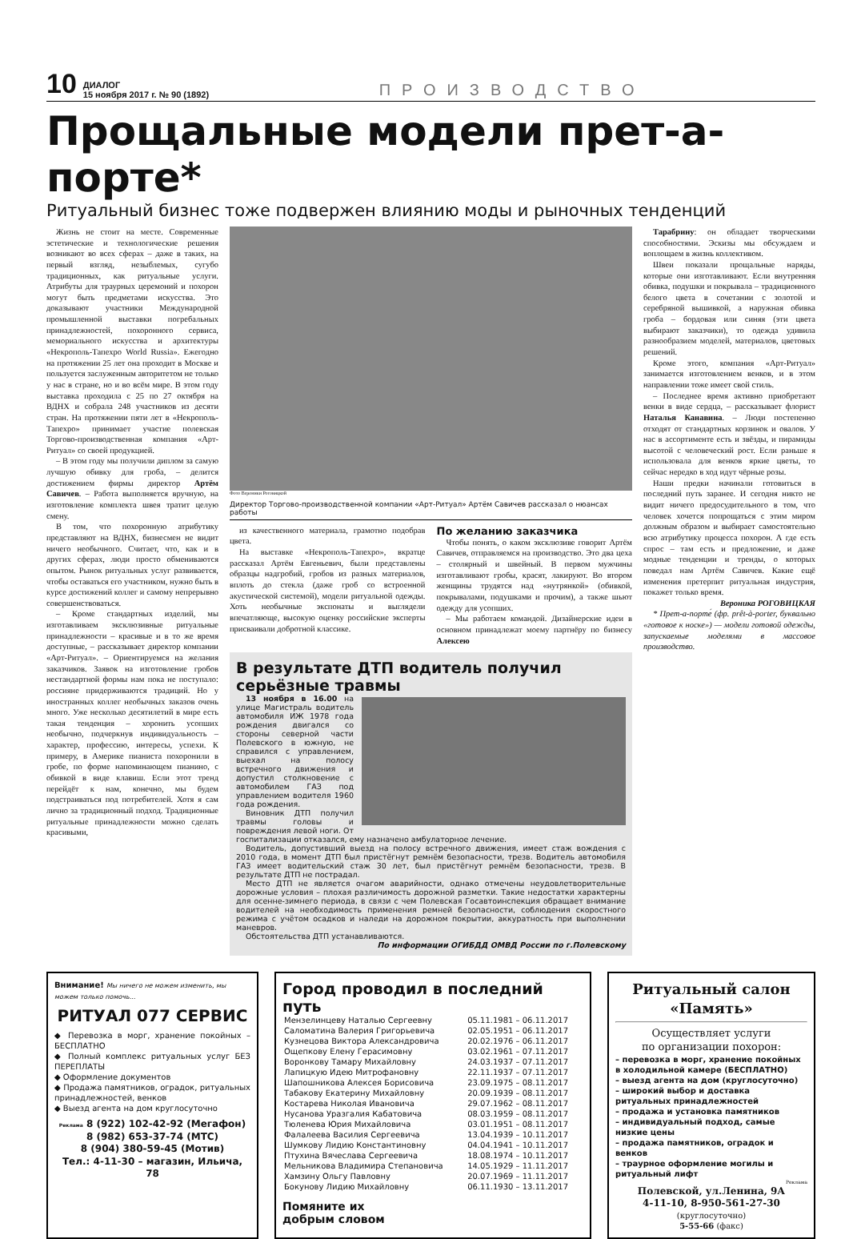10 ДИАЛОГ
15 ноября 2017 г. № 90 (1892) ПРОИЗВОДСТВО
Прощальные модели прет-а-порте*
Ритуальный бизнес тоже подвержен влиянию моды и рыночных тенденций
Жизнь не стоит на месте. Современные эстетические и технологические решения возникают во всех сферах – даже в таких, на первый взгляд, незыблемых, сугубо традиционных, как ритуальные услуги. Атрибуты для траурных церемоний и похорон могут быть предметами искусства. Это доказывают участники Международной промышленной выставки погребальных принадлежностей, похоронного сервиса, мемориального искусства и архитектуры «Некрополь-Тапехро World Russia». Ежегодно на протяжении 25 лет она проходит в Москве и пользуется заслуженным авторитетом не только у нас в стране, но и во всём мире. В этом году выставка проходила с 25 по 27 октября на ВДНХ и собрала 248 участников из десяти стран. На протяжении пяти лет в «Некрополь-Тапехро» принимает участие полевская Торгово-производственная компания «Арт-Ритуал» со своей продукцией.
– В этом году мы получили диплом за самую лучшую обивку для гроба, – делится достижением фирмы директор Артём Савичев. – Работа выполняется вручную, на изготовление комплекта швея тратит целую смену.
В том, что похоронную атрибутику представляют на ВДНХ, бизнесмен не видит ничего необычного. Считает, что, как и в других сферах, люди просто обмениваются опытом. Рынок ритуальных услуг развивается, чтобы оставаться его участником, нужно быть в курсе достижений коллег и самому непрерывно совершенствоваться.
– Кроме стандартных изделий, мы изготавливаем эксклюзивные ритуальные принадлежности – красивые и в то же время доступные, – рассказывает директор компании «Арт-Ритуал». – Ориентируемся на желания заказчиков. Заявок на изготовление гробов нестандартной формы нам пока не поступало: россияне придерживаются традиций. Но у иностранных коллег необычных заказов очень много. Уже несколько десятилетий в мире есть такая тенденция – хоронить усопших необычно, подчеркнув индивидуальность – характер, профессию, интересы, успехи. К примеру, в Америке пианиста похоронили в гробе, по форме напоминающем пианино, с обивкой в виде клавиш. Если этот тренд перейдёт к нам, конечно, мы будем подстраиваться под потребителей. Хотя я сам лично за традиционный подход. Традиционные ритуальные принадлежности можно сделать красивыми,
Фото Вероники Роговицкой
Директор Торгово-производственной компании «Арт-Ритуал» Артём Савичев рассказал о нюансах работы
из качественного материала, грамотно подобрав цвета.
На выставке «Некрополь-Тапехро», вкратце рассказал Артём Евгеньевич, были представлены образцы надгробий, гробов из разных материалов, вплоть до стекла (даже гроб со встроенной акустической системой), модели ритуальной одежды. Хоть необычные экспонаты и выглядели впечатляюще, высокую оценку российские эксперты присваивали добротной классике.
По желанию заказчика
Чтобы понять, о каком эксклюзиве говорит Артём Савичев, отправляемся на производство. Это два цеха – столярный и швейный. В первом мужчины изготавливают гробы, красят, лакируют. Во втором женщины трудятся над «нутрянкой» (обивкой, покрывалами, подушками и прочим), а также шьют одежду для усопших.
– Мы работаем командой. Дизайнерские идеи в основном принадлежат моему партнёру по бизнесу Алексею
В результате ДТП водитель получил серьёзные травмы
13 ноября в 16.00 на улице Магистраль водитель автомобиля ИЖ 1978 года рождения двигался со стороны северной части Полевского в южную, не справился с управлением, выехал на полосу встречного движения и допустил столкновение с автомобилем ГАЗ под управлением водителя 1960 года рождения.
Виновник ДТП получил травмы головы и повреждения левой ноги. От госпитализации отказался, ему назначено амбулаторное лечение.
Водитель, допустивший выезд на полосу встречного движения, имеет стаж вождения с 2010 года, в момент ДТП был пристёгнут ремнём безопасности, трезв. Водитель автомобиля ГАЗ имеет водительский стаж 30 лет, был пристёгнут ремнём безопасности, трезв. В результате ДТП не пострадал.
Место ДТП не является очагом аварийности, однако отмечены неудовлетворительные дорожные условия – плохая различимость дорожной разметки. Такие недостатки характерны для осенне-зимнего периода, в связи с чем Полевская Госавтоинспекция обращает внимание водителей на необходимость применения ремней безопасности, соблюдения скоростного режима с учётом осадков и наледи на дорожном покрытии, аккуратность при выполнении маневров.
Обстоятельства ДТП устанавливаются.
По информации ОГИБДД ОМВД России по г.Полевскому
Тарабрину: он обладает творческими способностями. Эскизы мы обсуждаем и воплощаем в жизнь коллективом.
Швеи показали прощальные наряды, которые они изготавливают. Если внутренняя обивка, подушки и покрывала – традиционного белого цвета в сочетании с золотой и серебряной вышивкой, а наружная обивка гроба – бордовая или синяя (эти цвета выбирают заказчики), то одежда удивила разнообразием моделей, материалов, цветовых решений.
Кроме этого, компания «Арт-Ритуал» занимается изготовлением венков, и в этом направлении тоже имеет свой стиль.
– Последнее время активно приобретают венки в виде сердца, – рассказывает флорист Наталья Канавина. – Люди постепенно отходят от стандартных корзинок и овалов. У нас в ассортименте есть и звёзды, и пирамиды высотой с человеческий рост. Если раньше я использовала для венков яркие цветы, то сейчас нередко в ход идут чёрные розы.
Наши предки начинали готовиться в последний путь заранее. И сегодня никто не видит ничего предосудительного в том, что человек хочется попрощаться с этим миром должным образом и выбирает самостоятельно всю атрибутику процесса похорон. А где есть спрос – там есть и предложение, и даже модные тенденции и тренды, о которых поведал нам Артём Савичев. Какие ещё изменения претерпит ритуальная индустрия, покажет только время.
Вероника РОГОВИЦКАЯ
* Прет-а-порте́ (фр. prêt-à-porter, буквально «готовое к носке») — модели готовой одежды, запускаемые моделями в массовое производство.
Внимание! Мы ничего не можем изменить, мы можем только помочь...
РИТУАЛ 077 СЕРВИС
◆ Перевозка в морг, хранение покойных – БЕСПЛАТНО
◆ Полный комплекс ритуальных услуг БЕЗ ПЕРЕПЛАТЫ
◆ Оформление документов
◆ Продажа памятников, оградок, ритуальных принадлежностей, венков
◆ Выезд агента на дом круглосуточно
Реклама 8 (922) 102-42-92 (Мегафон)
8 (982) 653-37-74 (МТС)
8 (904) 380-59-45 (Мотив)
Тел.: 4-11-30 – магазин, Ильича, 78
Город проводил в последний путь
| Мензелинцеву Наталью Сергеевну | 05.11.1981 – 06.11.2017 |
| Саломатина Валерия Григорьевича | 02.05.1951 – 06.11.2017 |
| Кузнецова Виктора Александровича | 20.02.1976 – 06.11.2017 |
| Ощепкову Елену Герасимовну | 03.02.1961 – 07.11.2017 |
| Воронкову Тамару Михайловну | 24.03.1937 – 07.11.2017 |
| Лапицкую Идею Митрофановну | 22.11.1937 – 07.11.2017 |
| Шапошникова Алексея Борисовича | 23.09.1975 – 08.11.2017 |
| Табакову Екатерину Михайловну | 20.09.1939 – 08.11.2017 |
| Костарева Николая Ивановича | 29.07.1962 – 08.11.2017 |
| Нусанова Уразгалия Кабатовича | 08.03.1959 – 08.11.2017 |
| Тюленева Юрия Михайловича | 03.01.1951 – 08.11.2017 |
| Фалалеева Василия Сергеевича | 13.04.1939 – 10.11.2017 |
| Шумкову Лидию Константиновну | 04.04.1941 – 10.11.2017 |
| Птухина Вячеслава Сергеевича | 18.08.1974 – 10.11.2017 |
| Мельникова Владимира Степановича | 14.05.1929 – 11.11.2017 |
| Хамзину Ольгу Павловну | 20.07.1969 – 11.11.2017 |
| Бокунову Лидию Михайловну | 06.11.1930 – 13.11.2017 |
Помяните их
добрым словом
Ритуальный салон
«Память»
Осуществляет услуги
по организации похорон:
– перевозка в морг, хранение покойных в холодильной камере (БЕСПЛАТНО)
– выезд агента на дом (круглосуточно)
– широкий выбор и доставка ритуальных принадлежностей
– продажа и установка памятников
– индивидуальный подход, самые низкие цены
– продажа памятников, оградок и венков
– траурное оформление могилы и ритуальный лифт
Реклама
Полевской, ул.Ленина, 9А
4-11-10, 8-950-561-27-30
(круглосуточно)
5-55-66 (факс)